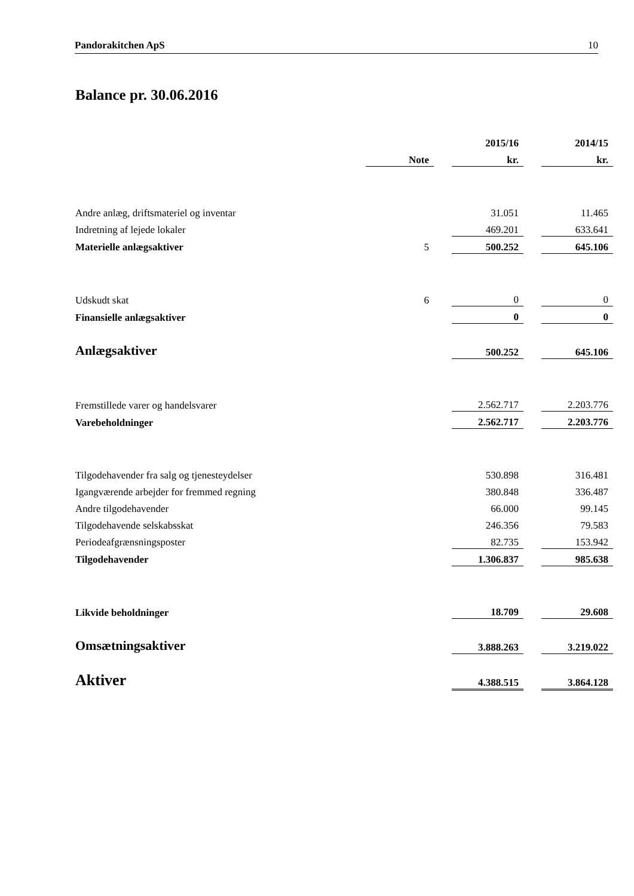Pandorakitchen ApS 10
Balance pr. 30.06.2016
| | | | 2015/16 | | 2014/15 |
| | Note | | kr. | | kr. |
| Andre anlæg, driftsmateriel og inventar | | | 31.051 | | 11.465 |
| Indretning af lejede lokaler | | | 469.201 | | 633.641 |
| Materielle anlægsaktiver | 5 | | 500.252 | | 645.106 |
| Udskudt skat | 6 | | 0 | | 0 |
| Finansielle anlægsaktiver | | | 0 | | 0 |
| Anlægsaktiver | | | 500.252 | | 645.106 |
| Fremstillede varer og handelsvarer | | | 2.562.717 | | 2.203.776 |
| Varebeholdninger | | | 2.562.717 | | 2.203.776 |
| Tilgodehavender fra salg og tjenesteydelser | | | 530.898 | | 316.481 |
| Igangværende arbejder for fremmed regning | | | 380.848 | | 336.487 |
| Andre tilgodehavender | | | 66.000 | | 99.145 |
| Tilgodehavende selskabsskat | | | 246.356 | | 79.583 |
| Periodeafgrænsningsposter | | | 82.735 | | 153.942 |
| Tilgodehavender | | | 1.306.837 | | 985.638 |
| Likvide beholdninger | | | 18.709 | | 29.608 |
| Omsætningsaktiver | | | 3.888.263 | | 3.219.022 |
| Aktiver | | | 4.388.515 | | 3.864.128 |